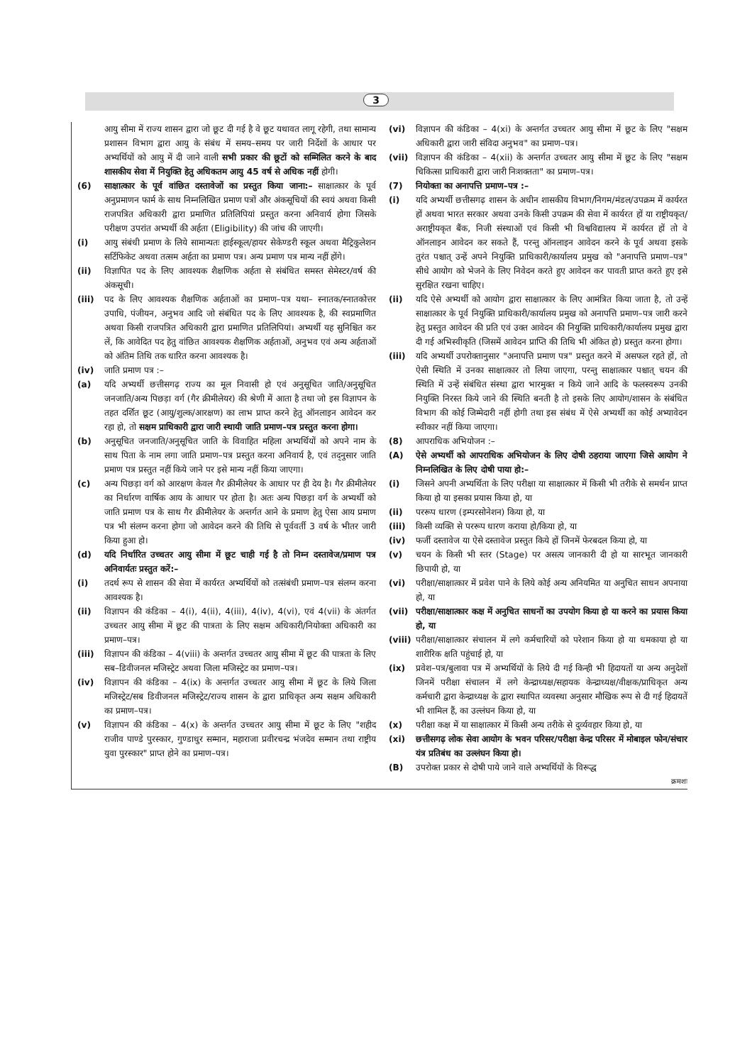3
आयु सीमा में राज्य शासन द्वारा जो छूट दी गई है वे छूट यथावत लागू रहेगी, तथा सामान्य प्रशासन विभाग द्वारा आयु के संबंध में समय–समय पर जारी निर्देशों के आधार पर अभ्यर्थियों को आयु में दी जाने वाली सभी प्रकार की छूटों को सम्मिलित करने के बाद शासकीय सेवा में नियुक्ति हेतु अधिकतम आयु 45 वर्ष से अधिक नहीं होगी।
(6) साक्षात्कार के पूर्व वांछित दस्तावेजों का प्रस्तुत किया जाना:– साक्षात्कार के पूर्व अनुप्रमाणन फार्म के साथ निम्नलिखित प्रमाण पत्रों और अंकसूचियों की स्वयं अथवा किसी राजपत्रित अधिकारी द्वारा प्रमाणित प्रतिलिपियां प्रस्तुत करना अनिवार्य होगा जिसके परीक्षण उपरांत अभ्यर्थी की अर्हता (Eligibility) की जांच की जाएगी।
(i) आयु संबंधी प्रमाण के लिये सामान्यतः हाईस्कूल/हायर सेकेण्डरी स्कूल अथवा मैट्रिकुलेशन सर्टिफिकेट अथवा तत्सम अर्हता का प्रमाण पत्र। अन्य प्रमाण पत्र मान्य नहीं होंगे।
(ii) विज्ञापित पद के लिए आवश्यक शैक्षणिक अर्हता से संबंधित समस्त सेमेस्टर/वर्ष की अंकसूची।
(iii) पद के लिए आवश्यक शैक्षणिक अर्हताओं का प्रमाण–पत्र यथा– स्नातक/स्नातकोत्तर उपाधि, पंजीयन, अनुभव आदि जो संबंधित पद के लिए आवश्यक है, की स्वप्रमाणित अथवा किसी राजपत्रित अधिकारी द्वारा प्रमाणित प्रतिलिपियां। अभ्यर्थी यह सुनिश्चित कर लें, कि आवेदित पद हेतु वांछित आवश्यक शैक्षणिक अर्हताओं, अनुभव एवं अन्य अर्हताओं को अंतिम तिथि तक धारित करना आवश्यक है।
(iv) जाति प्रमाण पत्र :–
(a) यदि अभ्यर्थी छत्तीसगढ़ राज्य का मूल निवासी हो एवं अनुसूचित जाति/अनुसूचित जनजाति/अन्य पिछड़ा वर्ग (गैर क्रीमीलेयर) की श्रेणी में आता है तथा जो इस विज्ञापन के तहत दर्शित छूट (आयु/शुल्क/आरक्षण) का लाभ प्राप्त करने हेतु ऑनलाइन आवेदन कर रहा हो, तो सक्षम प्राधिकारी द्वारा जारी स्थायी जाति प्रमाण–पत्र प्रस्तुत करना होगा।
(b) अनुसूचित जनजाति/अनुसूचित जाति के विवाहित महिला अभ्यर्थियों को अपने नाम के साथ पिता के नाम लगा जाति प्रमाण–पत्र प्रस्तुत करना अनिवार्य है, एवं तद्नुसार जाति प्रमाण पत्र प्रस्तुत नहीं किये जाने पर इसे मान्य नहीं किया जाएगा।
(c) अन्य पिछड़ा वर्ग को आरक्षण केवल गैर क्रीमीलेयर के आधार पर ही देय है। गैर क्रीमीलेयर का निर्धारण वार्षिक आय के आधार पर होता है। अतः अन्य पिछड़ा वर्ग के अभ्यर्थी को जाति प्रमाण पत्र के साथ गैर क्रीमीलेयर के अन्तर्गत आने के प्रमाण हेतु ऐसा आय प्रमाण पत्र भी संलग्न करना होगा जो आवेदन करने की तिथि से पूर्ववर्ती 3 वर्ष के भीतर जारी किया हुआ हो।
(d) यदि निर्धारित उच्चतर आयु सीमा में छूट चाही गई है तो निम्न दस्तावेज/प्रमाण पत्र अनिवार्यतः प्रस्तुत करें:–
(i) तदर्थ रूप से शासन की सेवा में कार्यरत अभ्यर्थियों को तत्संबंधी प्रमाण–पत्र संलग्न करना आवश्यक है।
(ii) विज्ञापन की कंडिका – 4(i), 4(ii), 4(iii), 4(iv), 4(vi), एवं 4(vii) के अंतर्गत उच्चतर आयु सीमा में छूट की पात्रता के लिए सक्षम अधिकारी/नियोक्ता अधिकारी का प्रमाण–पत्र।
(iii) विज्ञापन की कंडिका – 4(viii) के अन्तर्गत उच्चतर आयु सीमा में छूट की पात्रता के लिए सब–डिवीजनल मजिस्ट्रेट अथवा जिला मजिस्ट्रेट का प्रमाण–पत्र।
(iv) विज्ञापन की कंडिका – 4(ix) के अन्तर्गत उच्चतर आयु सीमा में छूट के लिये जिला मजिस्ट्रेट/सब डिवीजनल मजिस्ट्रेट/राज्य शासन के द्वारा प्राधिकृत अन्य सक्षम अधिकारी का प्रमाण–पत्र।
(v) विज्ञापन की कंडिका – 4(x) के अन्तर्गत उच्चतर आयु सीमा में छूट के लिए "शहीद राजीव पाण्डे पुरस्कार, गुण्डाधुर सम्मान, महाराजा प्रवीरचन्द्र भंजदेव सम्मान तथा राष्ट्रीय युवा पुरस्कार" प्राप्त होने का प्रमाण–पत्र।
(vi) विज्ञापन की कंडिका – 4(xi) के अन्तर्गत उच्चतर आयु सीमा में छूट के लिए "सक्षम अधिकारी द्वारा जारी संविदा अनुभव" का प्रमाण–पत्र।
(vii) विज्ञापन की कंडिका – 4(xii) के अन्तर्गत उच्चतर आयु सीमा में छूट के लिए "सक्षम चिकित्सा प्राधिकारी द्वारा जारी निःशक्तता" का प्रमाण–पत्र।
(7) नियोक्ता का अनापत्ति प्रमाण–पत्र :–
(i) यदि अभ्यर्थी छत्तीसगढ़ शासन के अधीन शासकीय विभाग/निगम/मंडल/उपक्रम में कार्यरत हों अथवा भारत सरकार अथवा उनके किसी उपक्रम की सेवा में कार्यरत हों या राष्ट्रीयकृत/अराष्ट्रीयकृत बैंक, निजी संस्थाओं एवं किसी भी विश्वविद्यालय में कार्यरत हों तो वे ऑनलाइन आवेदन कर सकते हैं, परन्तु ऑनलाइन आवेदन करने के पूर्व अथवा इसके तुरंत पश्चात् उन्हें अपने नियुक्ति प्राधिकारी/कार्यालय प्रमुख को "अनापत्ति प्रमाण–पत्र" सीधे आयोग को भेजने के लिए निवेदन करते हुए आवेदन कर पावती प्राप्त करते हुए इसे सुरक्षित रखना चाहिए।
(ii) यदि ऐसे अभ्यर्थी को आयोग द्वारा साक्षात्कार के लिए आमंत्रित किया जाता है, तो उन्हें साक्षात्कार के पूर्व नियुक्ति प्राधिकारी/कार्यालय प्रमुख को अनापत्ति प्रमाण–पत्र जारी करने हेतु प्रस्तुत आवेदन की प्रति एवं उक्त आवेदन की नियुक्ति प्राधिकारी/कार्यालय प्रमुख द्वारा दी गई अभिस्वीकृति (जिसमें आवेदन प्राप्ति की तिथि भी अंकित हो) प्रस्तुत करना होगा।
(iii) यदि अभ्यर्थी उपरोक्तानुसार "अनापत्ति प्रमाण पत्र" प्रस्तुत करने में असफल रहते हों, तो ऐसी स्थिति में उनका साक्षात्कार तो लिया जाएगा, परन्तु साक्षात्कार पश्चात् चयन की स्थिति में उन्हें संबंधित संस्था द्वारा भारमुक्त न किये जाने आदि के फलस्वरूप उनकी नियुक्ति निरस्त किये जाने की स्थिति बनती है तो इसके लिए आयोग/शासन के संबंधित विभाग की कोई जिम्मेदारी नहीं होगी तथा इस संबंध में ऐसे अभ्यर्थी का कोई अभ्यावेदन स्वीकार नहीं किया जाएगा।
(8) आपराधिक अभियोजन :–
(A) ऐसे अभ्यर्थी को आपराधिक अभियोजन के लिए दोषी ठहराया जाएगा जिसे आयोग ने निम्नलिखित के लिए दोषी पाया हो:–
(i) जिसने अपनी अभ्यर्थिता के लिए परीक्षा या साक्षात्कार में किसी भी तरीके से समर्थन प्राप्त किया हो या इसका प्रयास किया हो, या
(ii) पररूप धारण (इम्परसोनेशन) किया हो, या
(iii) किसी व्यक्ति से पररूप धारण कराया हो/किया हो, या
(iv) फर्जी दस्तावेज या ऐसे दस्तावेज प्रस्तुत किये हों जिनमें फेरबदल किया हो, या
(v) चयन के किसी भी स्तर (Stage) पर असत्य जानकारी दी हो या सारभूत जानकारी छिपायी हो, या
(vi) परीक्षा/साक्षात्कार में प्रवेश पाने के लिये कोई अन्य अनियमित या अनुचित साधन अपनाया हो, या
(vii) परीक्षा/साक्षात्कार कक्ष में अनुचित साधनों का उपयोग किया हो या करने का प्रयास किया हो, या
(viii)
परीक्षा/साक्षात्कार संचालन में लगे कर्मचारियों को परेशान किया हो या धमकाया हो या शारीरिक क्षति पहुंचाई हो, या
(ix) प्रवेश–पत्र/बुलावा पत्र में अभ्यर्थियों के लिये दी गई किन्ही भी हिदायतों या अन्य अनुदेशों जिनमें परीक्षा संचालन में लगे केन्द्राध्यक्ष/सहायक केन्द्राध्यक्ष/वीक्षक/प्राधिकृत अन्य कर्मचारी द्वारा केन्द्राध्यक्ष के द्वारा स्थापित व्यवस्था अनुसार मौखिक रूप से दी गई हिदायतें भी शामिल हैं, का उल्लंघन किया हो, या
(x) परीक्षा कक्ष में या साक्षात्कार में किसी अन्य तरीके से दुर्व्यवहार किया हो, या
(xi) छत्तीसगढ़ लोक सेवा आयोग के भवन परिसर/परीक्षा केन्द्र परिसर में मोबाइल फोन/संचार यंत्र प्रतिबंध का उल्लंघन किया हो।
(B) उपरोक्त प्रकार से दोषी पाये जाने वाले अभ्यर्थियों के विरूद्ध
क्रमशः